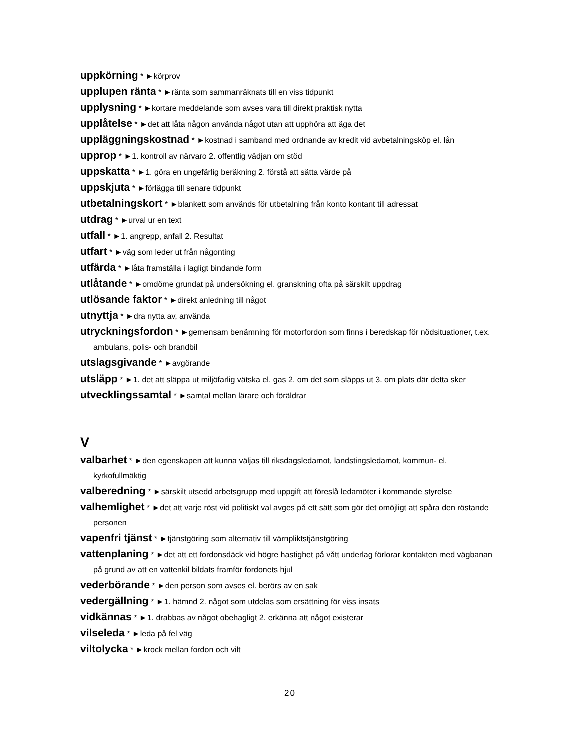uppkörning * ►körprov
upplupen ränta * ►ränta som sammanräknats till en viss tidpunkt
upplysning * ►kortare meddelande som avses vara till direkt praktisk nytta
upplåtelse * ►det att låta någon använda något utan att upphöra att äga det
uppläggningskostnad * ►kostnad i samband med ordnande av kredit vid avbetalningsköp el. lån
upprop * ►1. kontroll av närvaro 2. offentlig vädjan om stöd
uppskatta * ►1. göra en ungefärlig beräkning 2. förstå att sätta värde på
uppskjuta * ►förlägga till senare tidpunkt
utbetalningskort * ►blankett som används för utbetalning från konto kontant till adressat
utdrag * ►urval ur en text
utfall * ►1. angrepp, anfall 2. Resultat
utfart * ►väg som leder ut från någonting
utfärda * ►låta framställa i lagligt bindande form
utlåtande * ►omdöme grundat på undersökning el. granskning ofta på särskilt uppdrag
utlösande faktor * ►direkt anledning till något
utnyttja * ►dra nytta av, använda
utryckningsfordon * ►gemensam benämning för motorfordon som finns i beredskap för nödsituationer, t.ex. ambulans, polis- och brandbil
utslagsgivande * ►avgörande
utsläpp * ►1. det att släppa ut miljöfarlig vätska el. gas 2. om det som släpps ut 3. om plats där detta sker
utvecklingssamtal * ►samtal mellan lärare och föräldrar
V
valbarhet * ►den egenskapen att kunna väljas till riksdagsledamot, landstingsledamot, kommun- el. kyrkofullmäktig
valberedning * ►särskilt utsedd arbetsgrupp med uppgift att föreslå ledamöter i kommande styrelse
valhemlighet * ►det att varje röst vid politiskt val avges på ett sätt som gör det omöjligt att spåra den röstande personen
vapenfri tjänst * ►tjänstgöring som alternativ till värnpliktstjänstgöring
vattenplaning * ►det att ett fordonsdäck vid högre hastighet på vått underlag förlorar kontakten med vägbanan på grund av att en vattenkil bildats framför fordonets hjul
vederbörande * ►den person som avses el. berörs av en sak
vedergällning * ►1. hämnd 2. något som utdelas som ersättning för viss insats
vidkännas * ►1. drabbas av något obehagligt 2. erkänna att något existerar
vilseleda * ►leda på fel väg
viltolycka * ►krock mellan fordon och vilt
20